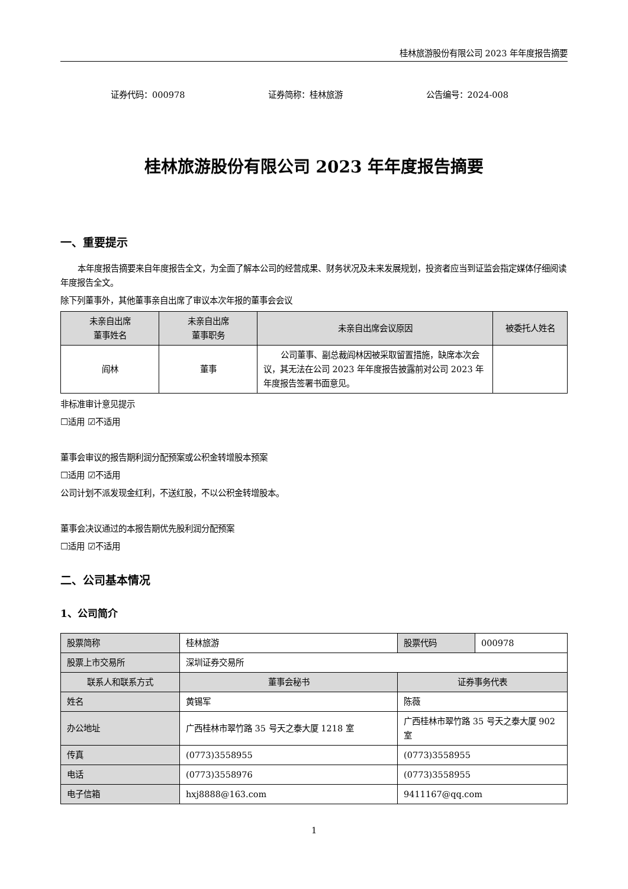桂林旅游股份有限公司 2023 年年度报告摘要
证券代码：000978 证券简称：桂林旅游 公告编号：2024-008
桂林旅游股份有限公司 2023 年年度报告摘要
一、重要提示
本年度报告摘要来自年度报告全文，为全面了解本公司的经营成果、财务状况及未来发展规划，投资者应当到证监会指定媒体仔细阅读年度报告全文。
除下列董事外，其他董事亲自出席了审议本次年报的董事会会议
| 未亲自出席 董事姓名 | 未亲自出席 董事职务 | 未亲自出席会议原因 | 被委托人姓名 |
| --- | --- | --- | --- |
| 阎林 | 董事 | 公司董事、副总裁阎林因被采取留置措施，缺席本次会议，其无法在公司 2023 年年度报告披露前对公司 2023 年年度报告签署书面意见。 | |
非标准审计意见提示
☐适用 ☑不适用
董事会审议的报告期利润分配预案或公积金转增股本预案
☐适用 ☑不适用
公司计划不派发现金红利，不送红股，不以公积金转增股本。
董事会决议通过的本报告期优先股利润分配预案
☐适用 ☑不适用
二、公司基本情况
1、公司简介
| 股票简称 | 桂林旅游 | | 股票代码 | 000978 |
| 股票上市交易所 | 深圳证券交易所 | | | |
| 联系人和联系方式 | 董事会秘书 | 证券事务代表 | | |
| 姓名 | 黄锡军 | 陈薇 | | |
| 办公地址 | 广西桂林市翠竹路 35 号天之泰大厦 1218 室 | 广西桂林市翠竹路 35 号天之泰大厦 902 室 | | |
| 传真 | (0773)3558955 | (0773)3558955 | | |
| 电话 | (0773)3558976 | (0773)3558955 | | |
| 电子信箱 | hxj8888@163.com | 9411167@qq.com | | |
1